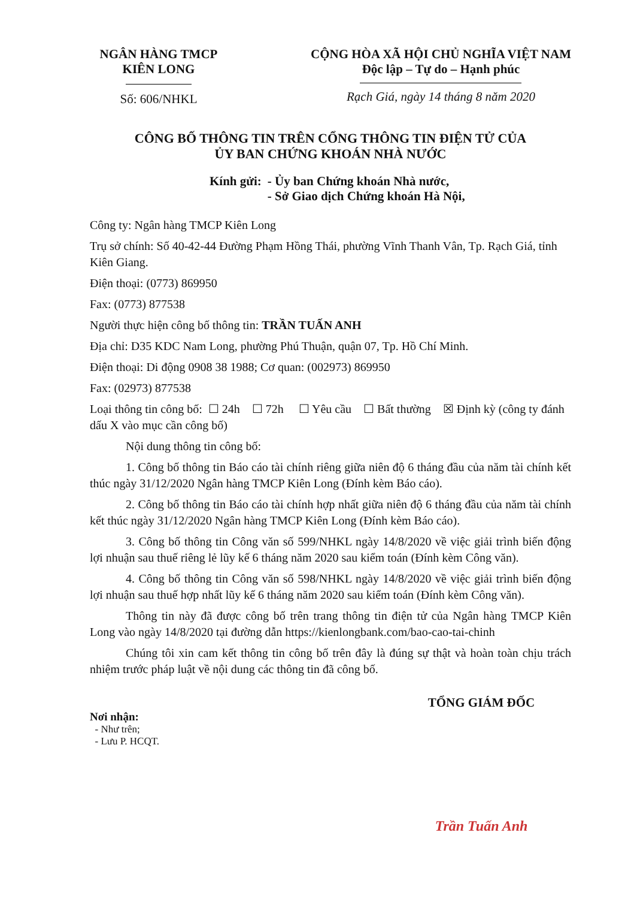NGÂN HÀNG TMCP
KIÊN LONG
Số: 606/NHKL
CỘNG HÒA XÃ HỘI CHỦ NGHĨA VIỆT NAM
Độc lập – Tự do – Hạnh phúc
Rạch Giá, ngày 14 tháng 8 năm 2020
CÔNG BỐ THÔNG TIN TRÊN CỔNG THÔNG TIN ĐIỆN TỬ CỦA
ỦY BAN CHỨNG KHOÁN NHÀ NƯỚC
Kính gửi: - Ủy ban Chứng khoán Nhà nước,
- Sở Giao dịch Chứng khoán Hà Nội,
Công ty: Ngân hàng TMCP Kiên Long
Trụ sở chính: Số 40-42-44 Đường Phạm Hồng Thái, phường Vĩnh Thanh Vân, Tp. Rạch Giá, tỉnh Kiên Giang.
Điện thoại: (0773) 869950
Fax: (0773) 877538
Người thực hiện công bố thông tin: TRẦN TUẤN ANH
Địa chỉ: D35 KDC Nam Long, phường Phú Thuận, quận 07, Tp. Hồ Chí Minh.
Điện thoại: Di động 0908 38 1988; Cơ quan: (002973) 869950
Fax: (02973) 877538
Loại thông tin công bố: ☐ 24h ☐ 72h ☐ Yêu cầu ☐ Bất thường ☒ Định kỳ (công ty đánh dấu X vào mục cần công bố)
Nội dung thông tin công bố:
1. Công bố thông tin Báo cáo tài chính riêng giữa niên độ 6 tháng đầu của năm tài chính kết thúc ngày 31/12/2020 Ngân hàng TMCP Kiên Long (Đính kèm Báo cáo).
2. Công bố thông tin Báo cáo tài chính hợp nhất giữa niên độ 6 tháng đầu của năm tài chính kết thúc ngày 31/12/2020 Ngân hàng TMCP Kiên Long (Đính kèm Báo cáo).
3. Công bố thông tin Công văn số 599/NHKL ngày 14/8/2020 về việc giải trình biến động lợi nhuận sau thuế riêng lẻ lũy kế 6 tháng năm 2020 sau kiểm toán (Đính kèm Công văn).
4. Công bố thông tin Công văn số 598/NHKL ngày 14/8/2020 về việc giải trình biến động lợi nhuận sau thuế hợp nhất lũy kế 6 tháng năm 2020 sau kiểm toán (Đính kèm Công văn).
Thông tin này đã được công bố trên trang thông tin điện tử của Ngân hàng TMCP Kiên Long vào ngày 14/8/2020 tại đường dẫn https://kienlongbank.com/bao-cao-tai-chinh
Chúng tôi xin cam kết thông tin công bố trên đây là đúng sự thật và hoàn toàn chịu trách nhiệm trước pháp luật về nội dung các thông tin đã công bố.
Nơi nhận:
- Như trên;
- Lưu P. HCQT.
TỔNG GIÁM ĐỐC
Trần Tuấn Anh